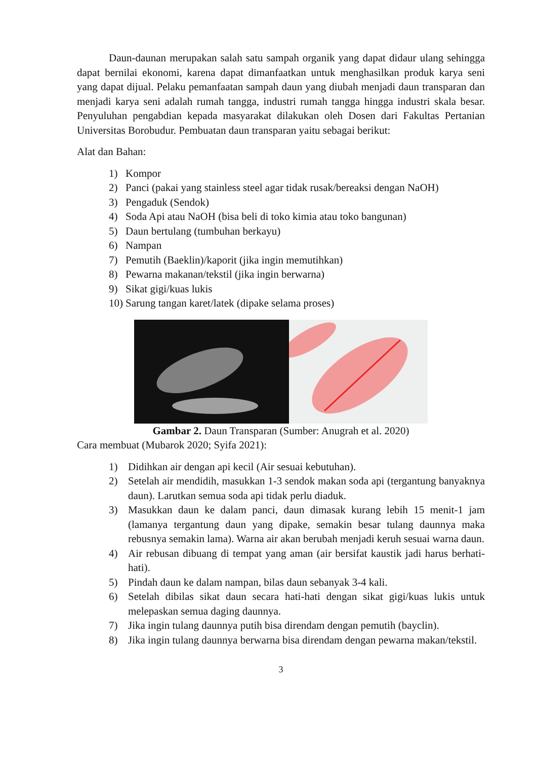Daun-daunan merupakan salah satu sampah organik yang dapat didaur ulang sehingga dapat bernilai ekonomi, karena dapat dimanfaatkan untuk menghasilkan produk karya seni yang dapat dijual. Pelaku pemanfaatan sampah daun yang diubah menjadi daun transparan dan menjadi karya seni adalah rumah tangga, industri rumah tangga hingga industri skala besar. Penyuluhan pengabdian kepada masyarakat dilakukan oleh Dosen dari Fakultas Pertanian Universitas Borobudur. Pembuatan daun transparan yaitu sebagai berikut:
Alat dan Bahan:
1) Kompor
2) Panci (pakai yang stainless steel agar tidak rusak/bereaksi dengan NaOH)
3) Pengaduk (Sendok)
4) Soda Api atau NaOH (bisa beli di toko kimia atau toko bangunan)
5) Daun bertulang (tumbuhan berkayu)
6) Nampan
7) Pemutih (Baeklin)/kaporit (jika ingin memutihkan)
8) Pewarna makanan/tekstil (jika ingin berwarna)
9) Sikat gigi/kuas lukis
10) Sarung tangan karet/latek (dipake selama proses)
Gambar 2. Daun Transparan (Sumber: Anugrah et al. 2020)
Cara membuat (Mubarok 2020; Syifa 2021):
1) Didihkan air dengan api kecil (Air sesuai kebutuhan).
2) Setelah air mendidih, masukkan 1-3 sendok makan soda api (tergantung banyaknya daun). Larutkan semua soda api tidak perlu diaduk.
3) Masukkan daun ke dalam panci, daun dimasak kurang lebih 15 menit-1 jam (lamanya tergantung daun yang dipake, semakin besar tulang daunnya maka rebusnya semakin lama). Warna air akan berubah menjadi keruh sesuai warna daun.
4) Air rebusan dibuang di tempat yang aman (air bersifat kaustik jadi harus berhati-hati).
5) Pindah daun ke dalam nampan, bilas daun sebanyak 3-4 kali.
6) Setelah dibilas sikat daun secara hati-hati dengan sikat gigi/kuas lukis untuk melepaskan semua daging daunnya.
7) Jika ingin tulang daunnya putih bisa direndam dengan pemutih (bayclin).
8) Jika ingin tulang daunnya berwarna bisa direndam dengan pewarna makan/tekstil.
3